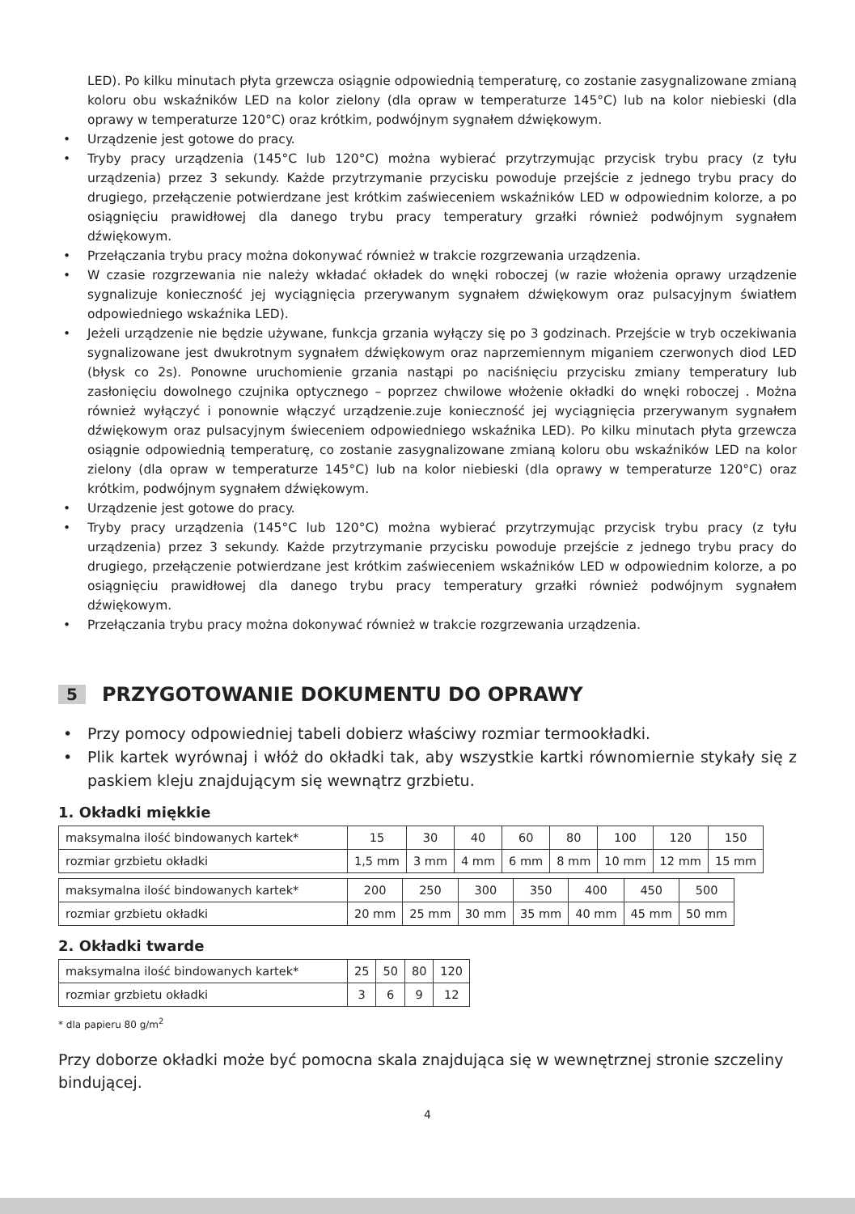LED). Po kilku minutach płyta grzewcza osiągnie odpowiednią temperaturę, co zostanie zasygnalizowane zmianą koloru obu wskaźników LED na kolor zielony (dla opraw w temperaturze 145°C) lub na kolor niebieski (dla oprawy w temperaturze 120°C) oraz krótkim, podwójnym sygnałem dźwiękowym.
• Urządzenie jest gotowe do pracy.
• Tryby pracy urządzenia (145°C lub 120°C) można wybierać przytrzymując przycisk trybu pracy (z tyłu urządzenia) przez 3 sekundy. Każde przytrzymanie przycisku powoduje przejście z jednego trybu pracy do drugiego, przełączenie potwierdzane jest krótkim zaświeceniem wskaźników LED w odpowiednim kolorze, a po osiągnięciu prawidłowej dla danego trybu pracy temperatury grzałki również podwójnym sygnałem dźwiękowym.
• Przełączania trybu pracy można dokonywać również w trakcie rozgrzewania urządzenia.
• W czasie rozgrzewania nie należy wkładać okładek do wnęki roboczej (w razie włożenia oprawy urządzenie sygnalizuje konieczność jej wyciągnięcia przerywanym sygnałem dźwiękowym oraz pulsacyjnym światłem odpowiedniego wskaźnika LED).
• Jeżeli urządzenie nie będzie używane, funkcja grzania wyłączy się po 3 godzinach. Przejście w tryb oczekiwania sygnalizowane jest dwukrotnym sygnałem dźwiękowym oraz naprzemiennym miganiem czerwonych diod LED (błysk co 2s). Ponowne uruchomienie grzania nastąpi po naciśnięciu przycisku zmiany temperatury lub zasłonięciu dowolnego czujnika optycznego – poprzez chwilowe włożenie okładki do wnęki roboczej . Można również wyłączyć i ponownie włączyć urządzenie.zuje konieczność jej wyciągnięcia przerywanym sygnałem dźwiękowym oraz pulsacyjnym świeceniem odpowiedniego wskaźnika LED). Po kilku minutach płyta grzewcza osiągnie odpowiednią temperaturę, co zostanie zasygnalizowane zmianą koloru obu wskaźników LED na kolor zielony (dla opraw w temperaturze 145°C) lub na kolor niebieski (dla oprawy w temperaturze 120°C) oraz krótkim, podwójnym sygnałem dźwiękowym.
• Urządzenie jest gotowe do pracy.
• Tryby pracy urządzenia (145°C lub 120°C) można wybierać przytrzymując przycisk trybu pracy (z tyłu urządzenia) przez 3 sekundy. Każde przytrzymanie przycisku powoduje przejście z jednego trybu pracy do drugiego, przełączenie potwierdzane jest krótkim zaświeceniem wskaźników LED w odpowiednim kolorze, a po osiągnięciu prawidłowej dla danego trybu pracy temperatury grzałki również podwójnym sygnałem dźwiękowym.
• Przełączania trybu pracy można dokonywać również w trakcie rozgrzewania urządzenia.
5 PRZYGOTOWANIE DOKUMENTU DO OPRAWY
• Przy pomocy odpowiedniej tabeli dobierz właściwy rozmiar termookładki.
• Plik kartek wyrównaj i włóż do okładki tak, aby wszystkie kartki równomiernie stykały się z paskiem kleju znajdującym się wewnątrz grzbietu.
1. Okładki miękkie
| maksymalna ilość bindowanych kartek* | 15 | 30 | 40 | 60 | 80 | 100 | 120 | 150 |
| rozmiar grzbietu okładki | 1,5 mm | 3 mm | 4 mm | 6 mm | 8 mm | 10 mm | 12 mm | 15 mm |
| maksymalna ilość bindowanych kartek* | 200 | 250 | 300 | 350 | 400 | 450 | 500 |
| rozmiar grzbietu okładki | 20 mm | 25 mm | 30 mm | 35 mm | 40 mm | 45 mm | 50 mm |
2. Okładki twarde
| maksymalna ilość bindowanych kartek* | 25 | 50 | 80 | 120 |
| rozmiar grzbietu okładki | 3 | 6 | 9 | 12 |
* dla papieru 80 g/m<sup>2</sup>
Przy doborze okładki może być pomocna skala znajdująca się w wewnętrznej stronie szczeliny bindującej.
4